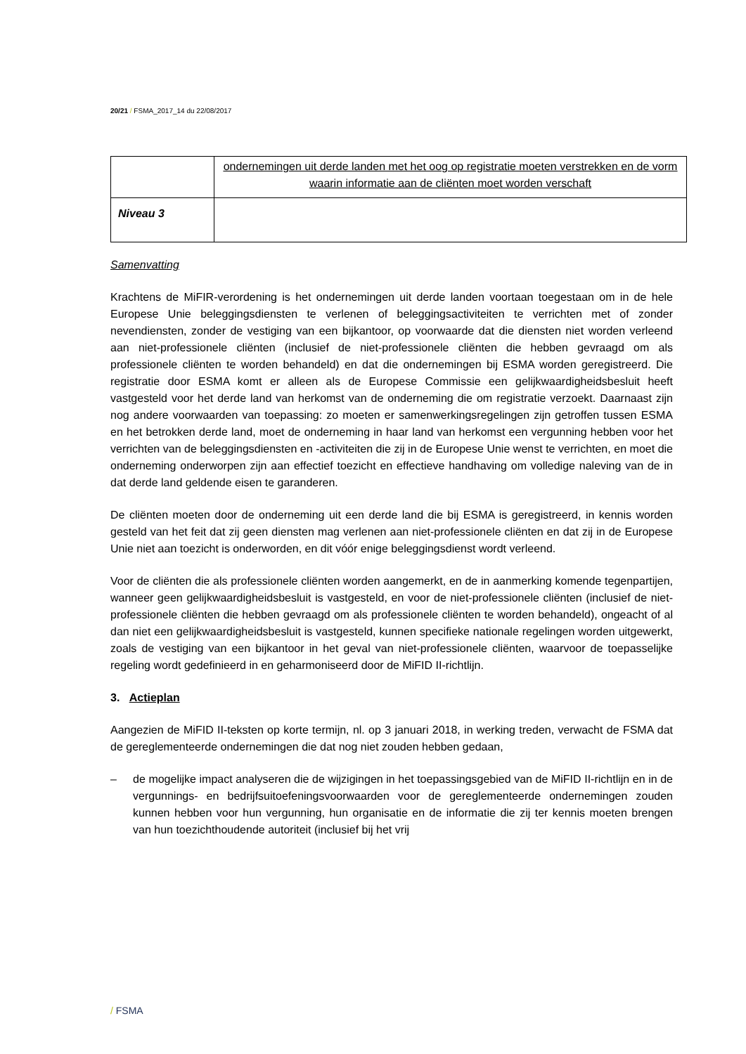20/21 / FSMA_2017_14 du 22/08/2017
| | ondernemingen uit derde landen met het oog op registratie moeten verstrekken en de vorm waarin informatie aan de cliënten moet worden verschaft |
| Niveau 3 | |
Samenvatting
Krachtens de MiFIR-verordening is het ondernemingen uit derde landen voortaan toegestaan om in de hele Europese Unie beleggingsdiensten te verlenen of beleggingsactiviteiten te verrichten met of zonder nevendiensten, zonder de vestiging van een bijkantoor, op voorwaarde dat die diensten niet worden verleend aan niet-professionele cliënten (inclusief de niet-professionele cliënten die hebben gevraagd om als professionele cliënten te worden behandeld) en dat die ondernemingen bij ESMA worden geregistreerd. Die registratie door ESMA komt er alleen als de Europese Commissie een gelijkwaardigheidsbesluit heeft vastgesteld voor het derde land van herkomst van de onderneming die om registratie verzoekt. Daarnaast zijn nog andere voorwaarden van toepassing: zo moeten er samenwerkingsregelingen zijn getroffen tussen ESMA en het betrokken derde land, moet de onderneming in haar land van herkomst een vergunning hebben voor het verrichten van de beleggingsdiensten en -activiteiten die zij in de Europese Unie wenst te verrichten, en moet die onderneming onderworpen zijn aan effectief toezicht en effectieve handhaving om volledige naleving van de in dat derde land geldende eisen te garanderen.
De cliënten moeten door de onderneming uit een derde land die bij ESMA is geregistreerd, in kennis worden gesteld van het feit dat zij geen diensten mag verlenen aan niet-professionele cliënten en dat zij in de Europese Unie niet aan toezicht is onderworden, en dit vóór enige beleggingsdienst wordt verleend.
Voor de cliënten die als professionele cliënten worden aangemerkt, en de in aanmerking komende tegenpartijen, wanneer geen gelijkwaardigheidsbesluit is vastgesteld, en voor de niet-professionele cliënten (inclusief de niet-professionele cliënten die hebben gevraagd om als professionele cliënten te worden behandeld), ongeacht of al dan niet een gelijkwaardigheidsbesluit is vastgesteld, kunnen specifieke nationale regelingen worden uitgewerkt, zoals de vestiging van een bijkantoor in het geval van niet-professionele cliënten, waarvoor de toepasselijke regeling wordt gedefinieerd in en geharmoniseerd door de MiFID II-richtlijn.
3. Actieplan
Aangezien de MiFID II-teksten op korte termijn, nl. op 3 januari 2018, in werking treden, verwacht de FSMA dat de gereglementeerde ondernemingen die dat nog niet zouden hebben gedaan,
– de mogelijke impact analyseren die de wijzigingen in het toepassingsgebied van de MiFID II-richtlijn en in de vergunnings- en bedrijfsuitoefeningsvoorwaarden voor de gereglementeerde ondernemingen zouden kunnen hebben voor hun vergunning, hun organisatie en de informatie die zij ter kennis moeten brengen van hun toezichthoudende autoriteit (inclusief bij het vrij
/ FSMA